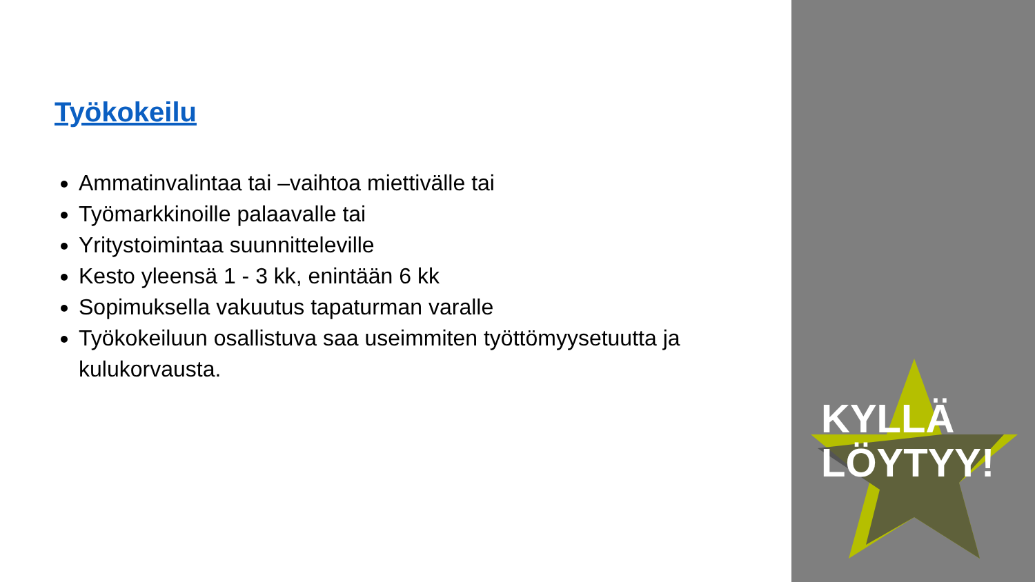Työkokeilu
Ammatinvalintaa tai –vaihtoa miettivälle tai
Työmarkkinoille palaavalle tai
Yritystoimintaa suunnitteleville
Kesto yleensä 1 - 3 kk, enintään 6 kk
Sopimuksella vakuutus tapaturman varalle
Työkokeiluun osallistuva saa useimmiten työttömyysetuutta ja kulukorvausta.
KYLLÄ
LÖYTYY!